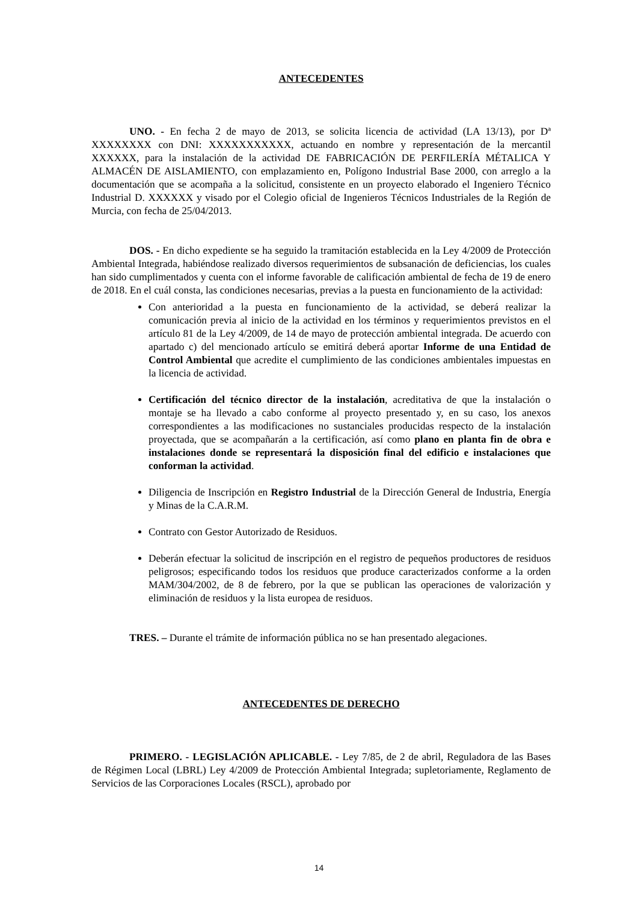ANTECEDENTES
UNO. - En fecha 2 de mayo de 2013, se solicita licencia de actividad (LA 13/13), por Dª XXXXXXXX con DNI: XXXXXXXXXXX, actuando en nombre y representación de la mercantil XXXXXX, para la instalación de la actividad DE FABRICACIÓN DE PERFILERÍA MÉTALICA Y ALMACÉN DE AISLAMIENTO, con emplazamiento en, Polígono Industrial Base 2000, con arreglo a la documentación que se acompaña a la solicitud, consistente en un proyecto elaborado el Ingeniero Técnico Industrial D. XXXXXX y visado por el Colegio oficial de Ingenieros Técnicos Industriales de la Región de Murcia, con fecha de 25/04/2013.
DOS. - En dicho expediente se ha seguido la tramitación establecida en la Ley 4/2009 de Protección Ambiental Integrada, habiéndose realizado diversos requerimientos de subsanación de deficiencias, los cuales han sido cumplimentados y cuenta con el informe favorable de calificación ambiental de fecha de 19 de enero de 2018. En el cuál consta, las condiciones necesarias, previas a la puesta en funcionamiento de la actividad:
Con anterioridad a la puesta en funcionamiento de la actividad, se deberá realizar la comunicación previa al inicio de la actividad en los términos y requerimientos previstos en el artículo 81 de la Ley 4/2009, de 14 de mayo de protección ambiental integrada. De acuerdo con apartado c) del mencionado artículo se emitirá deberá aportar Informe de una Entidad de Control Ambiental que acredite el cumplimiento de las condiciones ambientales impuestas en la licencia de actividad.
Certificación del técnico director de la instalación, acreditativa de que la instalación o montaje se ha llevado a cabo conforme al proyecto presentado y, en su caso, los anexos correspondientes a las modificaciones no sustanciales producidas respecto de la instalación proyectada, que se acompañarán a la certificación, así como plano en planta fin de obra e instalaciones donde se representará la disposición final del edificio e instalaciones que conforman la actividad.
Diligencia de Inscripción en Registro Industrial de la Dirección General de Industria, Energía y Minas de la C.A.R.M.
Contrato con Gestor Autorizado de Residuos.
Deberán efectuar la solicitud de inscripción en el registro de pequeños productores de residuos peligrosos; especificando todos los residuos que produce caracterizados conforme a la orden MAM/304/2002, de 8 de febrero, por la que se publican las operaciones de valorización y eliminación de residuos y la lista europea de residuos.
TRES. – Durante el trámite de información pública no se han presentado alegaciones.
ANTECEDENTES DE DERECHO
PRIMERO. - LEGISLACIÓN APLICABLE. - Ley 7/85, de 2 de abril, Reguladora de las Bases de Régimen Local (LBRL) Ley 4/2009 de Protección Ambiental Integrada; supletoriamente, Reglamento de Servicios de las Corporaciones Locales (RSCL), aprobado por
14